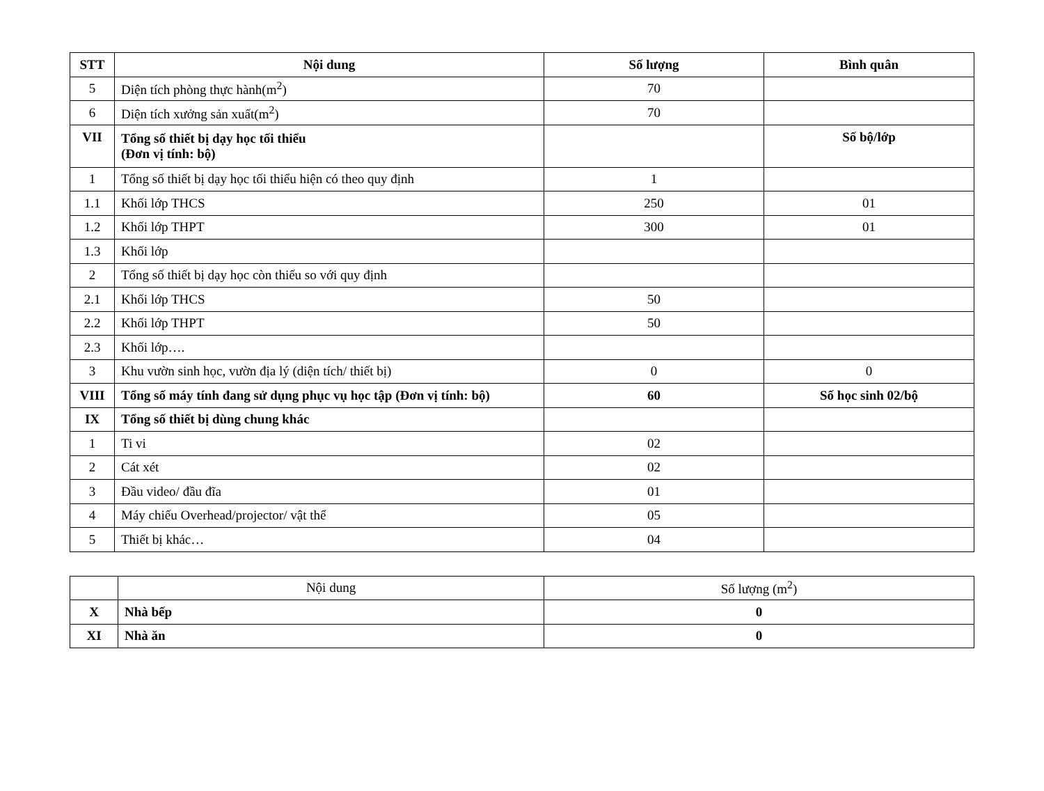| STT | Nội dung | Số lượng | Bình quân |
| --- | --- | --- | --- |
| 5 | Diện tích phòng thực hành(m<sup>2</sup>) | 70 | |
| 6 | Diện tích xưởng sản xuất(m<sup>2</sup>) | 70 | |
| VII | Tổng số thiết bị dạy học tối thiểu (Đơn vị tính: bộ) | | Số bộ/lớp |
| 1 | Tổng số thiết bị dạy học tối thiểu hiện có theo quy định | 1 | |
| 1.1 | Khối lớp THCS | 250 | 01 |
| 1.2 | Khối lớp THPT | 300 | 01 |
| 1.3 | Khối lớp | | |
| 2 | Tổng số thiết bị dạy học còn thiếu so với quy định | | |
| 2.1 | Khối lớp THCS | 50 | |
| 2.2 | Khối lớp THPT | 50 | |
| 2.3 | Khối lớp…. | | |
| 3 | Khu vườn sinh học, vườn địa lý (diện tích/ thiết bị) | 0 | 0 |
| VIII | Tổng số máy tính đang sử dụng phục vụ học tập (Đơn vị tính: bộ) | 60 | Số học sinh 02/bộ |
| IX | Tổng số thiết bị dùng chung khác | | |
| 1 | Ti vi | 02 | |
| 2 | Cát xét | 02 | |
| 3 | Đầu video/ đầu đĩa | 01 | |
| 4 | Máy chiếu Overhead/projector/ vật thể | 05 | |
| 5 | Thiết bị khác… | 04 | |
| | Nội dung | Số lượng (m<sup>2</sup>) |
| X | Nhà bếp | 0 |
| XI | Nhà ăn | 0 |